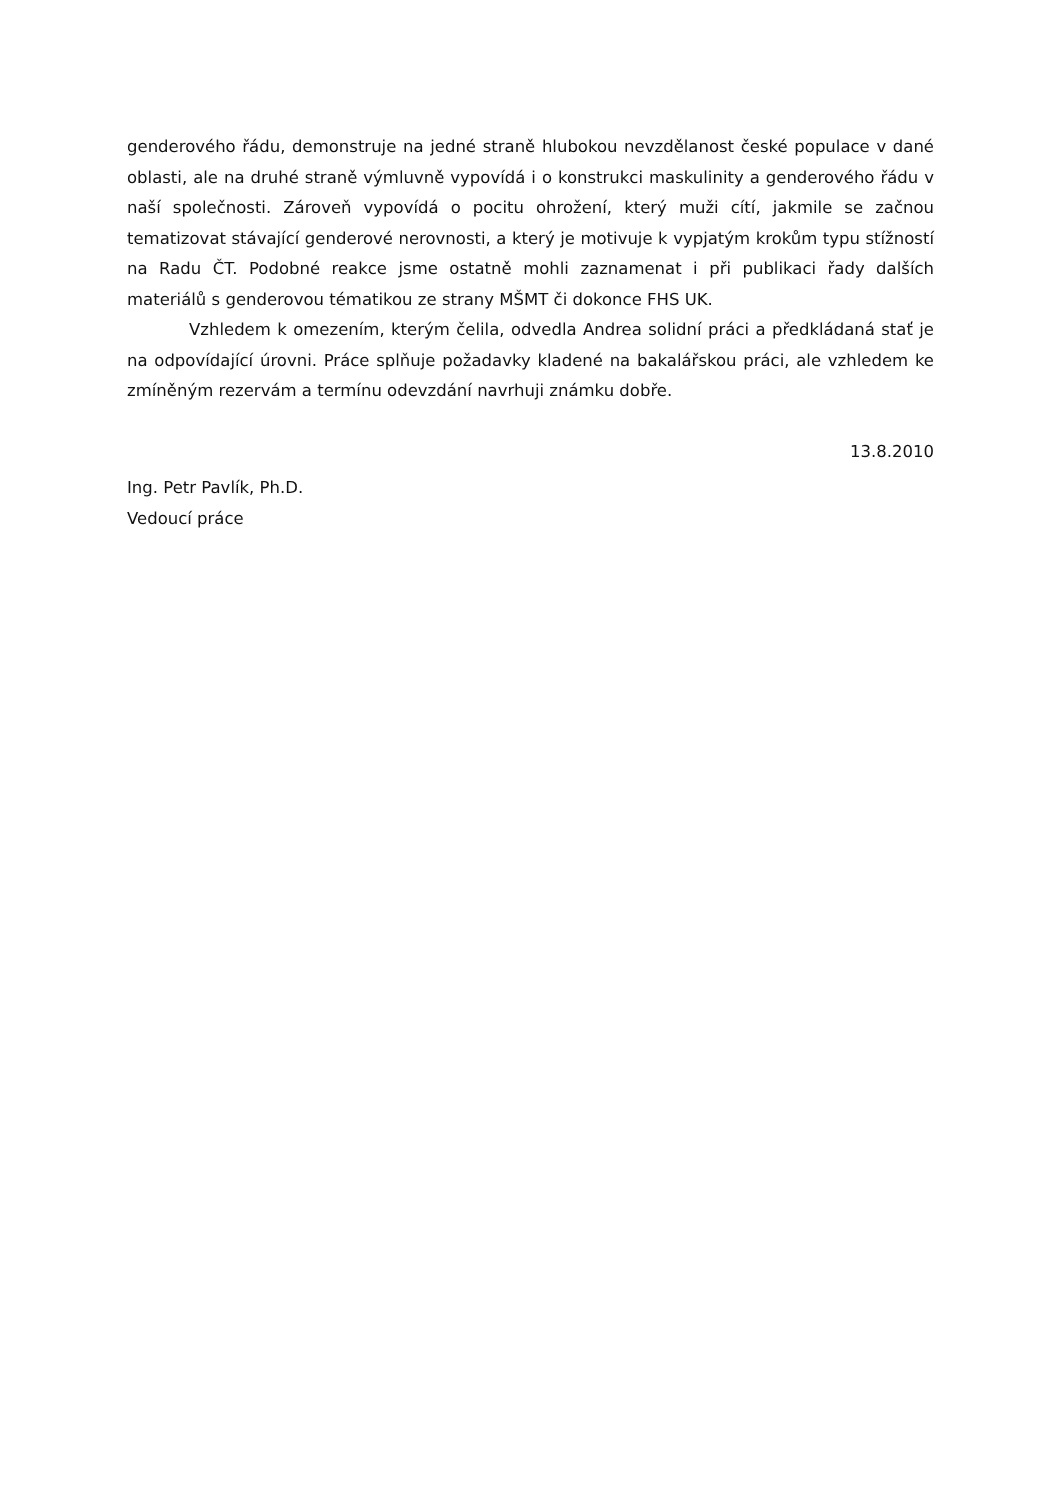genderového řádu, demonstruje na jedné straně hlubokou nevzdělanost české populace v dané oblasti, ale na druhé straně výmluvně vypovídá i o konstrukci maskulinity a genderového řádu v naší společnosti. Zároveň vypovídá o pocitu ohrožení, který muži cítí, jakmile se začnou tematizovat stávající genderové nerovnosti, a který je motivuje k vypjatým krokům typu stížností na Radu ČT. Podobné reakce jsme ostatně mohli zaznamenat i při publikaci řady dalších materiálů s genderovou tématikou ze strany MŠMT či dokonce FHS UK.
Vzhledem k omezením, kterým čelila, odvedla Andrea solidní práci a předkládaná stať je na odpovídající úrovni. Práce splňuje požadavky kladené na bakalářskou práci, ale vzhledem ke zmíněným rezervám a termínu odevzdání navrhuji známku dobře.
13.8.2010
Ing. Petr Pavlík, Ph.D.
Vedoucí práce